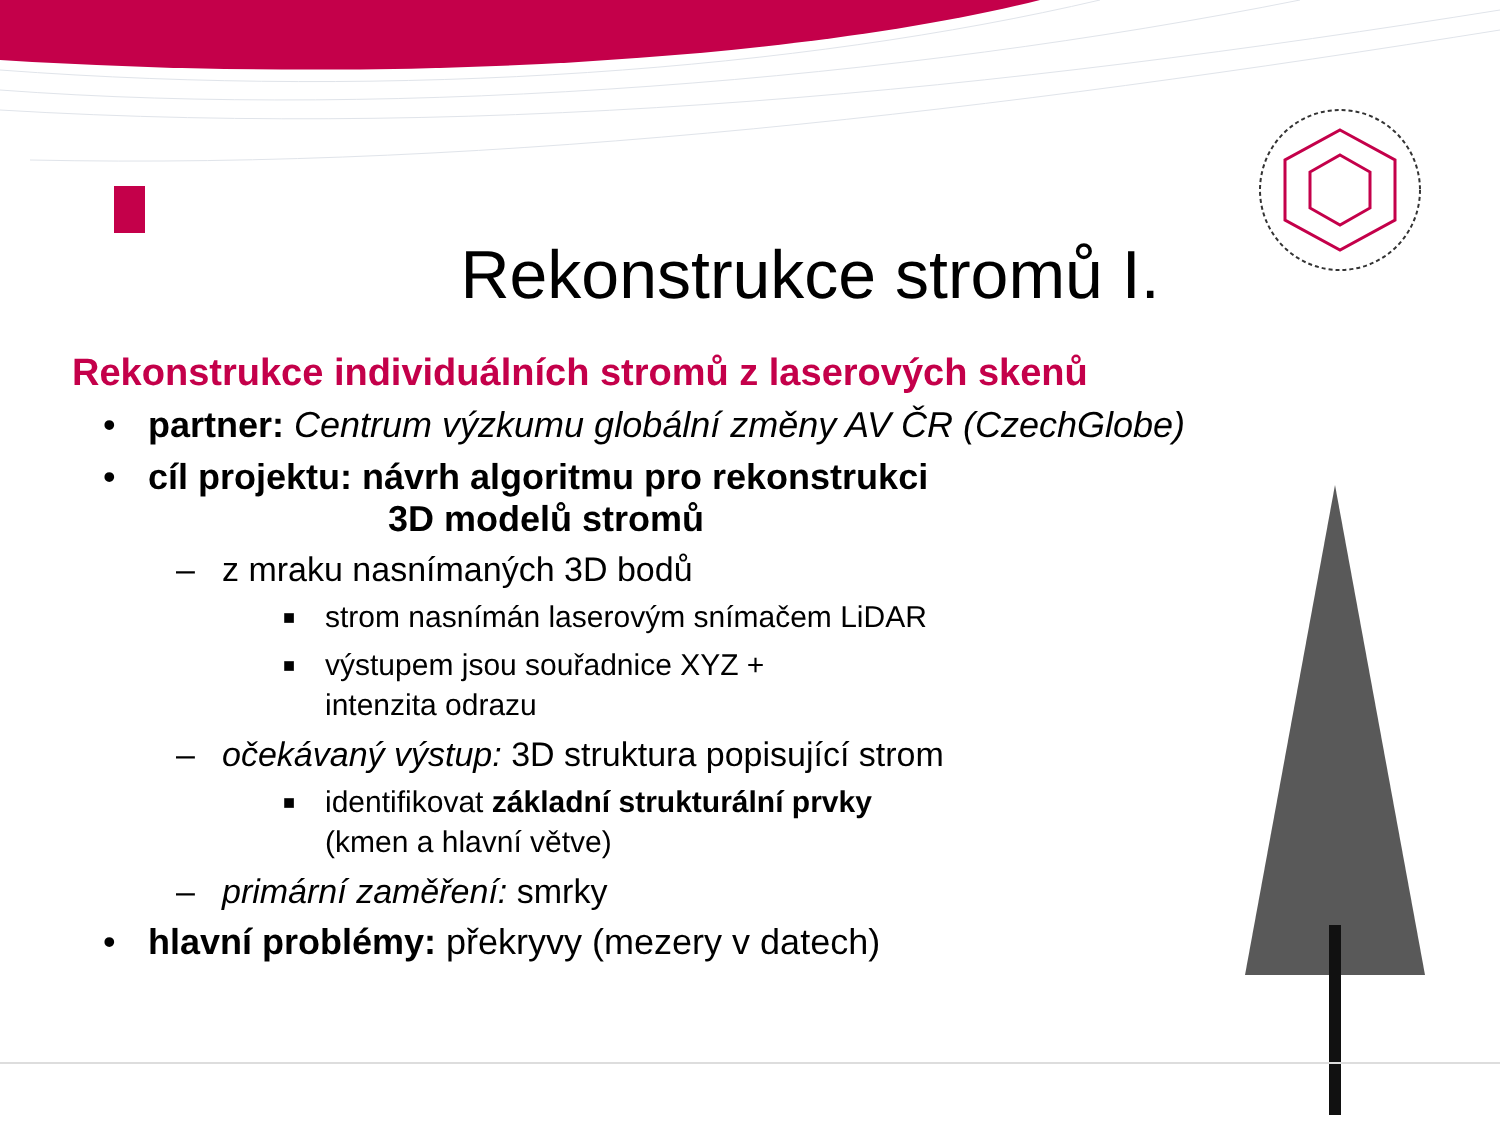Rekonstrukce stromů I.
Rekonstrukce individuálních stromů z laserových skenů
• partner: Centrum výzkumu globální změny AV ČR (CzechGlobe)
• cíl projektu: návrh algoritmu pro rekonstrukci
3D modelů stromů
– z mraku nasnímaných 3D bodů
■ strom nasnímán laserovým snímačem LiDAR
■ výstupem jsou souřadnice XYZ +
intenzita odrazu
– očekávaný výstup: 3D struktura popisující strom
■ identifikovat základní strukturální prvky
(kmen a hlavní větve)
– primární zaměření: smrky
• hlavní problémy: překryvy (mezery v datech)